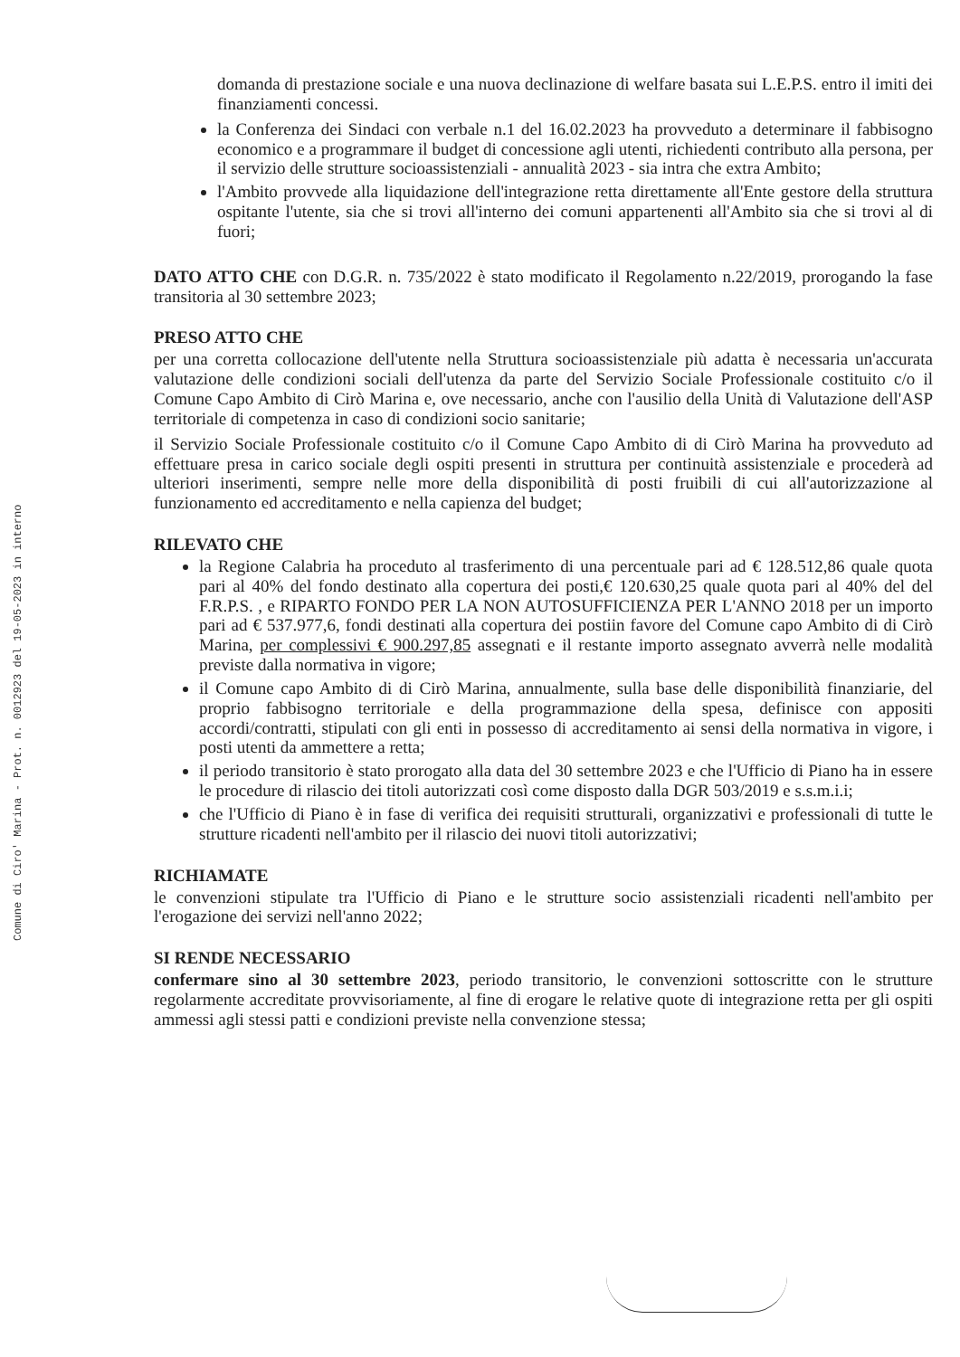Comune di Ciro' Marina - Prot. n. 0012923 del 19-05-2023 in interno
domanda di prestazione sociale e una nuova declinazione di welfare basata sui L.E.P.S. entro il imiti dei finanziamenti concessi.
la Conferenza dei Sindaci con verbale n.1 del 16.02.2023 ha provveduto a determinare il fabbisogno economico e a programmare il budget di concessione agli utenti, richiedenti contributo alla persona, per il servizio delle strutture socioassistenziali - annualità 2023 - sia intra che extra Ambito;
l'Ambito provvede alla liquidazione dell'integrazione retta direttamente all'Ente gestore della struttura ospitante l'utente, sia che si trovi all'interno dei comuni appartenenti all'Ambito sia che si trovi al di fuori;
DATO ATTO CHE con D.G.R. n. 735/2022 è stato modificato il Regolamento n.22/2019, prorogando la fase transitoria al 30 settembre 2023;
PRESO ATTO CHE
per una corretta collocazione dell'utente nella Struttura socioassistenziale più adatta è necessaria un'accurata valutazione delle condizioni sociali dell'utenza da parte del Servizio Sociale Professionale costituito c/o il Comune Capo Ambito di Cirò Marina e, ove necessario, anche con l'ausilio della Unità di Valutazione dell'ASP territoriale di competenza in caso di condizioni socio sanitarie;
il Servizio Sociale Professionale costituito c/o il Comune Capo Ambito di di Cirò Marina ha provveduto ad effettuare presa in carico sociale degli ospiti presenti in struttura per continuità assistenziale e procederà ad ulteriori inserimenti, sempre nelle more della disponibilità di posti fruibili di cui all'autorizzazione al funzionamento ed accreditamento e nella capienza del budget;
RILEVATO CHE
la Regione Calabria ha proceduto al trasferimento di una percentuale pari ad € 128.512,86 quale quota pari al 40% del fondo destinato alla copertura dei posti,€ 120.630,25 quale quota pari al 40% del del F.R.P.S. , e RIPARTO FONDO PER LA NON AUTOSUFFICIENZA PER L'ANNO 2018 per un importo pari ad € 537.977,6, fondi destinati alla copertura dei postiin favore del Comune capo Ambito di di Cirò Marina, per complessivi € 900.297,85 assegnati e il restante importo assegnato avverrà nelle modalità previste dalla normativa in vigore;
il Comune capo Ambito di di Cirò Marina, annualmente, sulla base delle disponibilità finanziarie, del proprio fabbisogno territoriale e della programmazione della spesa, definisce con appositi accordi/contratti, stipulati con gli enti in possesso di accreditamento ai sensi della normativa in vigore, i posti utenti da ammettere a retta;
il periodo transitorio è stato prorogato alla data del 30 settembre 2023 e che l'Ufficio di Piano ha in essere le procedure di rilascio dei titoli autorizzati così come disposto dalla DGR 503/2019 e s.s.m.i.i;
che l'Ufficio di Piano è in fase di verifica dei requisiti strutturali, organizzativi e professionali di tutte le strutture ricadenti nell'ambito per il rilascio dei nuovi titoli autorizzativi;
RICHIAMATE
le convenzioni stipulate tra l'Ufficio di Piano e le strutture socio assistenziali ricadenti nell'ambito per l'erogazione dei servizi nell'anno 2022;
SI RENDE NECESSARIO
confermare sino al 30 settembre 2023, periodo transitorio, le convenzioni sottoscritte con le strutture regolarmente accreditate provvisoriamente, al fine di erogare le relative quote di integrazione retta per gli ospiti ammessi agli stessi patti e condizioni previste nella convenzione stessa;